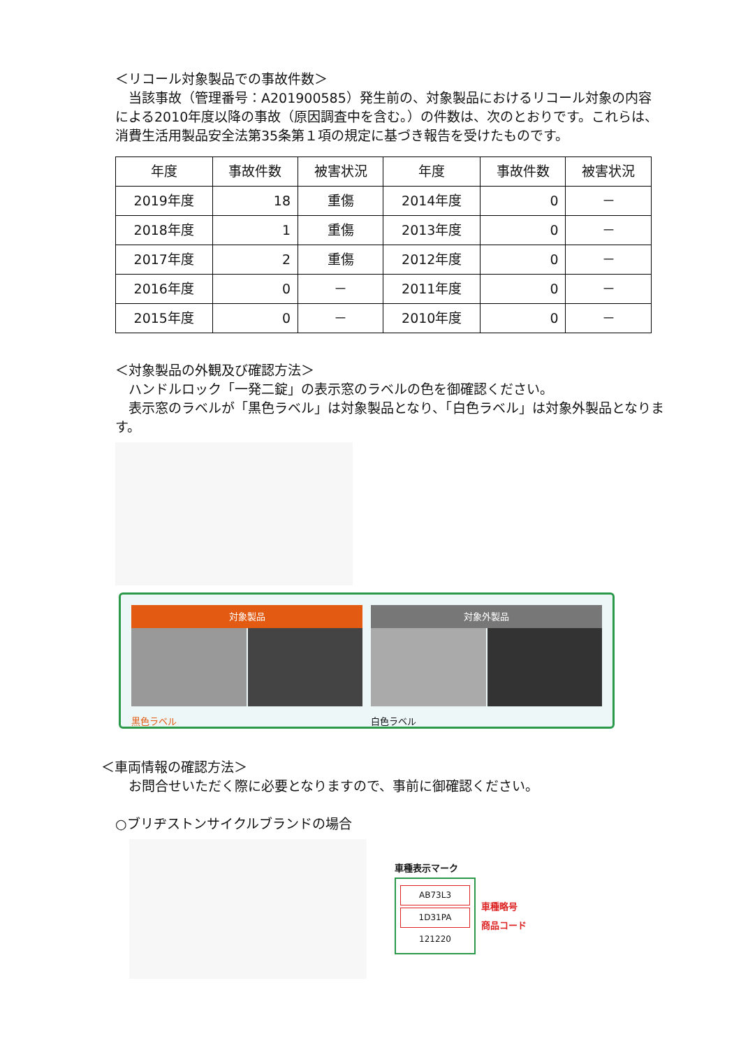＜リコール対象製品での事故件数＞
　当該事故（管理番号：A201900585）発生前の、対象製品におけるリコール対象の内容による2010年度以降の事故（原因調査中を含む。）の件数は、次のとおりです。これらは、消費生活用製品安全法第35条第１項の規定に基づき報告を受けたものです。
| 年度 | 事故件数 | 被害状況 | 年度 | 事故件数 | 被害状況 |
| --- | --- | --- | --- | --- | --- |
| 2019年度 | 18 | 重傷 | 2014年度 | 0 | － |
| 2018年度 | 1 | 重傷 | 2013年度 | 0 | － |
| 2017年度 | 2 | 重傷 | 2012年度 | 0 | － |
| 2016年度 | 0 | － | 2011年度 | 0 | － |
| 2015年度 | 0 | － | 2010年度 | 0 | － |
＜対象製品の外観及び確認方法＞
　ハンドルロック「一発二錠」の表示窓のラベルの色を御確認ください。
　表示窓のラベルが「黒色ラベル」は対象製品となり、「白色ラベル」は対象外製品となります。
対象製品
黒色ラベル
対象外製品
白色ラベル
＜車両情報の確認方法＞
　お問合せいただく際に必要となりますので、事前に御確認ください。
○ブリヂストンサイクルブランドの場合
車種表示マーク
AB73L3
1D31PA
121220
車種略号
商品コード